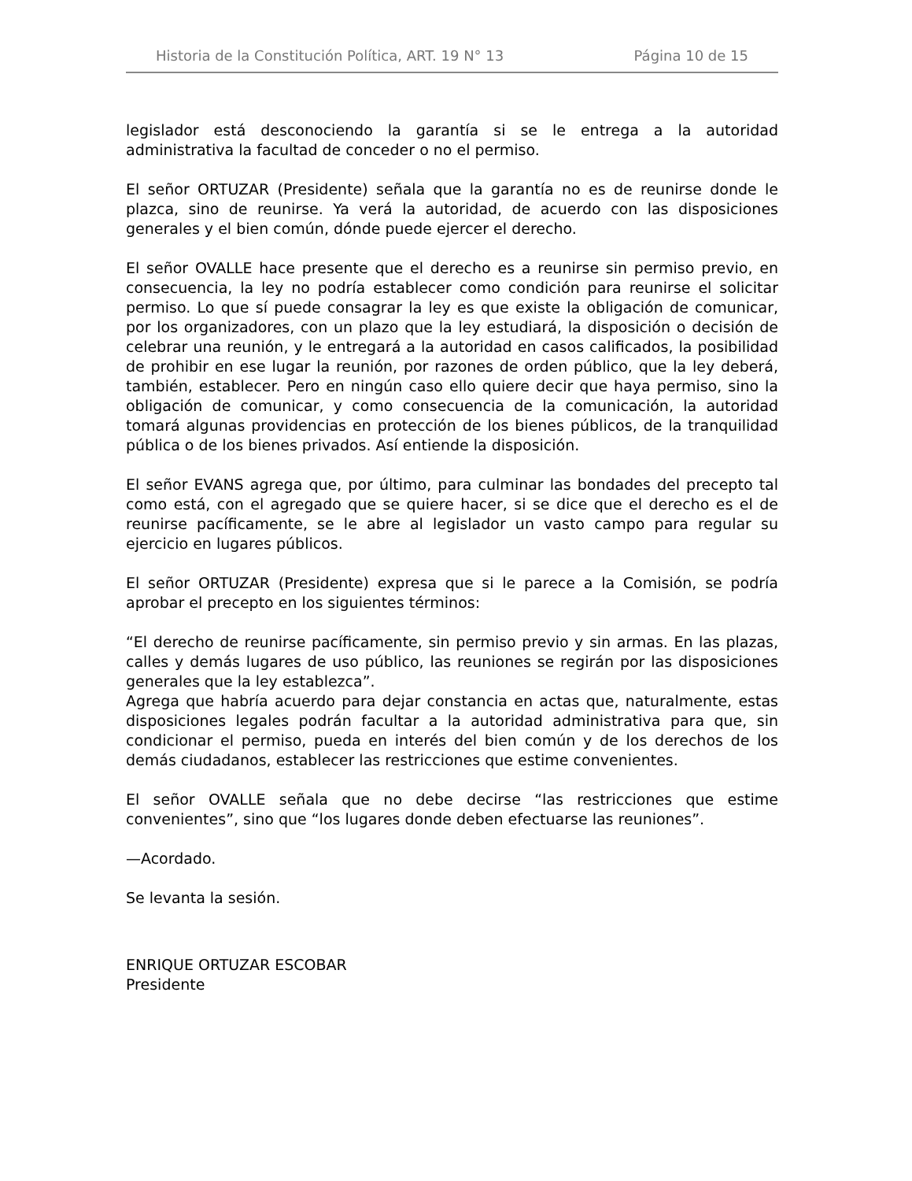Historia de la Constitución Política, ART. 19 N° 13 Página 10 de 15
legislador está desconociendo la garantía si se le entrega a la autoridad administrativa la facultad de conceder o no el permiso.
El señor ORTUZAR (Presidente) señala que la garantía no es de reunirse donde le plazca, sino de reunirse. Ya verá la autoridad, de acuerdo con las disposiciones generales y el bien común, dónde puede ejercer el derecho.
El señor OVALLE hace presente que el derecho es a reunirse sin permiso previo, en consecuencia, la ley no podría establecer como condición para reunirse el solicitar permiso. Lo que sí puede consagrar la ley es que existe la obligación de comunicar, por los organizadores, con un plazo que la ley estudiará, la disposición o decisión de celebrar una reunión, y le entregará a la autoridad en casos calificados, la posibilidad de prohibir en ese lugar la reunión, por razones de orden público, que la ley deberá, también, establecer. Pero en ningún caso ello quiere decir que haya permiso, sino la obligación de comunicar, y como consecuencia de la comunicación, la autoridad tomará algunas providencias en protección de los bienes públicos, de la tranquilidad pública o de los bienes privados. Así entiende la disposición.
El señor EVANS agrega que, por último, para culminar las bondades del precepto tal como está, con el agregado que se quiere hacer, si se dice que el derecho es el de reunirse pacíficamente, se le abre al legislador un vasto campo para regular su ejercicio en lugares públicos.
El señor ORTUZAR (Presidente) expresa que si le parece a la Comisión, se podría aprobar el precepto en los siguientes términos:
“El derecho de reunirse pacíficamente, sin permiso previo y sin armas. En las plazas, calles y demás lugares de uso público, las reuniones se regirán por las disposiciones generales que la ley establezca”.
Agrega que habría acuerdo para dejar constancia en actas que, naturalmente, estas disposiciones legales podrán facultar a la autoridad administrativa para que, sin condicionar el permiso, pueda en interés del bien común y de los derechos de los demás ciudadanos, establecer las restricciones que estime convenientes.
El señor OVALLE señala que no debe decirse “las restricciones que estime convenientes”, sino que “los lugares donde deben efectuarse las reuniones”.
—Acordado.
Se levanta la sesión.
ENRIQUE ORTUZAR ESCOBAR
Presidente